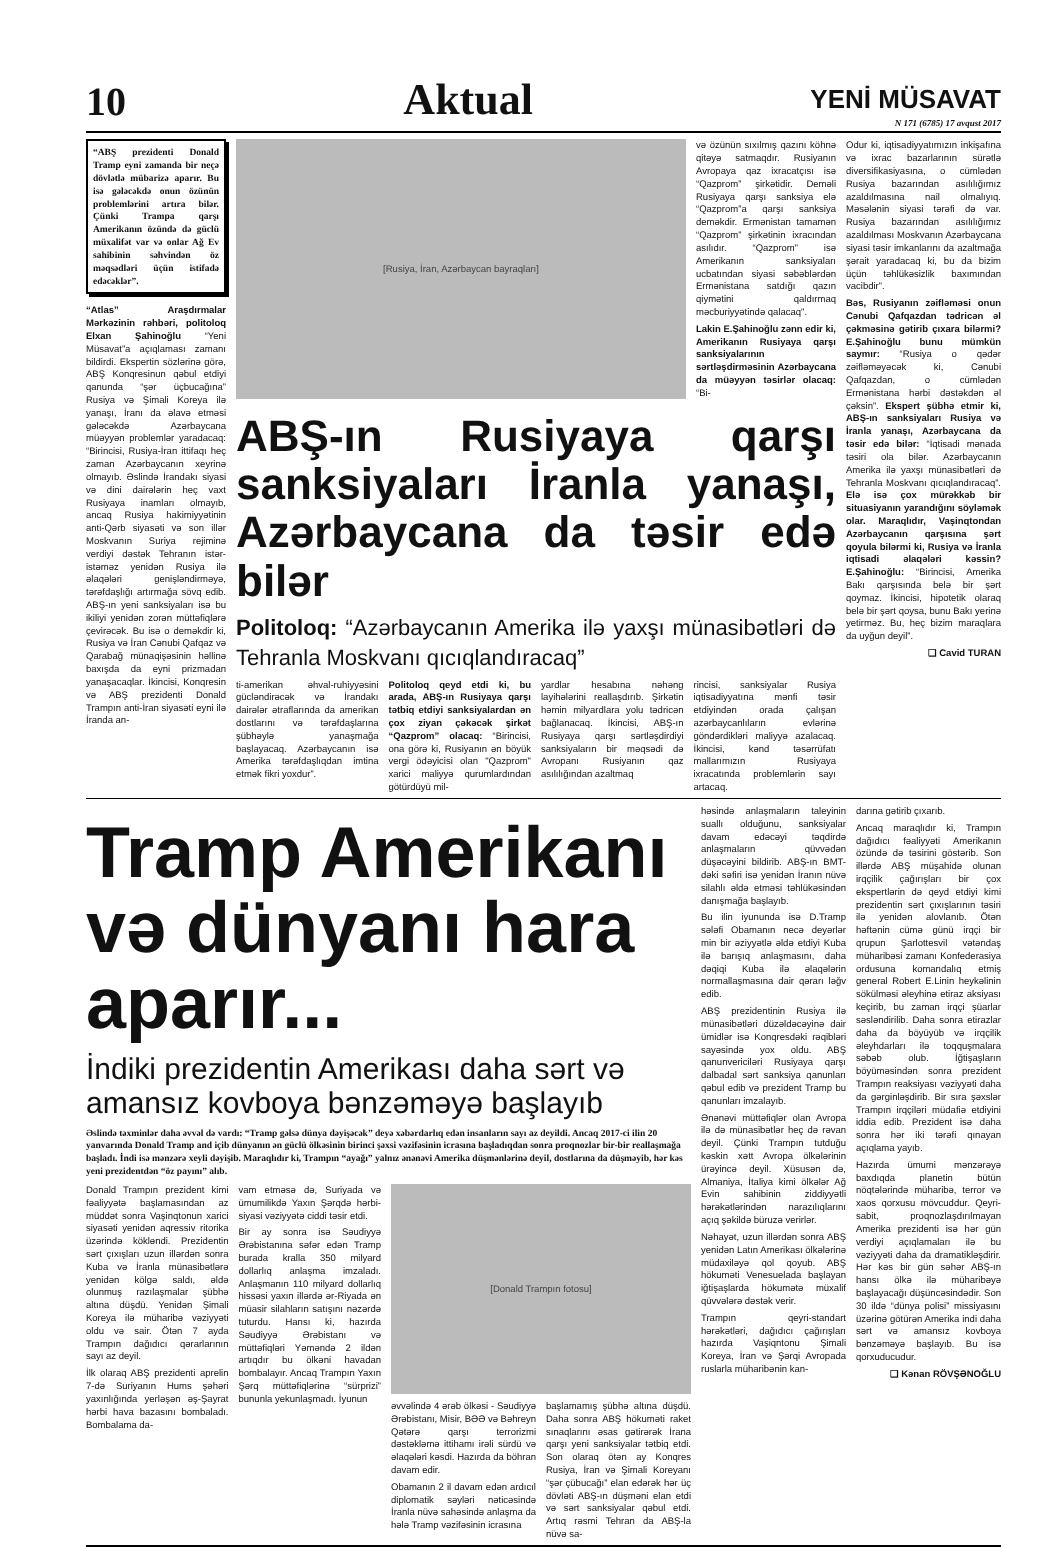10
Aktual
YENİ MÜSAVAT
N 171 (6785) 17 avqust 2017
“ABŞ prezidenti Donald Tramp eyni zamanda bir neçə dövlətlə mübarizə aparır. Bu isə gələcəkdə onun özünün problemlərini artıra bilər. Çünki Trampa qarşı Amerikanın özündə də güclü müxalifət var və onlar Ağ Ev sahibinin səhvindən öz məqsədləri üçün istifadə edəcəklər”.
“Atlas” Araşdırmalar Mərkəzinin rəhbəri, politoloq Elxan Şahinoğlu “Yeni Müsavat”a açıqlaması zamanı bildirdi. Ekspertin sözlərinə görə, ABŞ Konqresinun qəbul etdiyi qanunda “şər üçbucağına” Rusiya və Şimali Koreya ilə yanaşı, İranı da əlavə etməsi gələcəkdə Azərbaycana müəyyən problemlər yaradacaq: “Birincisi, Rusiya-İran ittifaqı heç zaman Azərbaycanın xeyrinə olmayıb. Əslində İrandakı siyasi və dini dairələrin heç vaxt Rusiyaya inamları olmayıb, ancaq Rusiya hakimiyyətinin anti-Qərb siyasəti və son illər Moskvanın Suriya rejiminə verdiyi dəstək Tehranın istər-istəməz yenidən Rusiya ilə əlaqələri genişləndirməyə, tərəfdaşlığı artırmağa sövq edib. ABŞ-ın yeni sanksiyaları isə bu ikiliyi yenidən zorən müttəfiqlərə çevirəcək. Bu isə o deməkdir ki, Rusiya və İran Cənubi Qafqaz və Qarabağ münaqişəsinin həllinə baxışda da eyni prizmadan yanaşacaqlar. İkincisi, Konqresin və ABŞ prezidenti Donald Trampın anti-İran siyasəti eyni ilə İranda an-
[Rusiya, İran, Azərbaycan bayraqları]
və özünün sıxılmış qazını köhnə qitəyə satmaqdır. Rusiyanın Avropaya qaz ixracatçısı isə “Qazprom” şirkətidir. Deməli Rusiyaya qarşı sanksiya elə “Qazprom”a qarşı sanksiya deməkdir. Ermənistan tamamən “Qazprom” şirkətinin ixracından asılıdır. “Qazprom” isə Amerikanın sanksiyaları ucbatından siyasi səbəblərdən Ermənistana satdığı qazın qiymətini qaldırmaq məcburiyyətində qalacaq".
Lakin E.Şahinoğlu zənn edir ki, Amerikanın Rusiyaya qarşı sanksiyalarının sərtləşdirməsinin Azərbaycana da müəyyən təsirlər olacaq: “Bi-
ABŞ-ın Rusiyaya qarşı sanksiyaları İranla yanaşı, Azərbaycana da təsir edə bilər
Politoloq: “Azərbaycanın Amerika ilə yaxşı münasibətləri də Tehranla Moskvanı qıcıqlandıracaq”
ti-amerikan əhval-ruhiyyəsini gücləndirəcək və İrandakı dairələr ətraflarında da amerikan dostlarını və tərəfdaşlarına şübhəylə yanaşmağa başlayacaq. Azərbaycanın isə Amerika tərəfdaşlıqdan imtina etmək fikri yoxdur”.
Politoloq qeyd etdi ki, bu arada, ABŞ-ın Rusiyaya qarşı tətbiq etdiyi sanksiyalardan ən çox ziyan çəkəcək şirkət “Qazprom” olacaq: “Birincisi, ona görə ki, Rusiyanın ən böyük vergi ödəyicisi olan "Qazprom" xarici maliyyə qurumlardından götürdüyü mil-
yardlar hesabına nəhəng layihələrini reallaşdırıb. Şirkətin həmin milyardlara yolu tədricən bağlanacaq. İkincisi, ABŞ-ın Rusiyaya qarşı sərtləşdirdiyi sanksiyaların bir məqsədi də Avropanı Rusiyanın qaz asılılığından azaltmaq
rincisi, sanksiyalar Rusiya iqtisadiyyatına mənfi təsir etdiyindən orada çalışan azərbaycanlıların evlərinə göndərdikləri maliyyə azalacaq. İkincisi, kənd təsərrüfatı mallarımızın Rusiyaya ixracatında problemlərin sayı artacaq.
Odur ki, iqtisadiyyatımızın inkişafına və ixrac bazarlarının sürətlə diversifikasiyasına, o cümlədən Rusiya bazarından asılılığımız azaldılmasına nail olmalıyıq. Məsələnin siyasi tərəfi də var. Rusiya bazarından asılılığımız azaldılması Moskvanın Azərbaycana siyasi təsir imkanlarını da azaltmağa şərait yaradacaq ki, bu da bizim üçün təhlükəsizlik baxımından vacibdir”.
Bəs, Rusiyanın zəifləməsi onun Cənubi Qafqazdan tədricən əl çəkməsinə gətirib çıxara bilərmi? E.Şahinoğlu bunu mümkün saymır: “Rusiya o qədər zəifləməyəcək ki, Cənubi Qafqazdan, o cümlədən Ermənistana hərbi dəstəkdən əl çəksin”. Ekspert şübhə etmir ki, ABŞ-ın sanksiyaları Rusiya və İranla yanaşı, Azərbaycana da təsir edə bilər: “İqtisadi mənada təsiri ola bilər. Azərbaycanın Amerika ilə yaxşı münasibətləri də Tehranla Moskvanı qıcıqlandıracaq”. Elə isə çox mürəkkəb bir situasiyanın yarandığını söyləmək olar. Maraqlıdır, Vaşinqtondan Azərbaycanın qarşısına şərt qoyula bilərmi ki, Rusiya və İranla iqtisadi əlaqələri kəssin? E.Şahinoğlu: “Birincisi, Amerika Bakı qarşısında belə bir şərt qoymaz. İkincisi, hipotetik olaraq belə bir şərt qoysa, bunu Bakı yerinə yetirməz. Bu, heç bizim maraqlara da uyğun deyil”.
❑ Cavid TURAN
Tramp Amerikanı və dünyanı hara aparır...
İndiki prezidentin Amerikası daha sərt və amansız kovboya bənzəməyə başlayıb
Əslində təxminlər daha əvvəl də vardı: “Tramp gəlsə dünya dəyişəcək” deyə xəbərdarlıq edən insanların sayı az deyildi. Ancaq 2017-ci ilin 20 yanvarında Donald Tramp and içib dünyanın ən güclü ölkəsinin birinci şəxsi vəzifəsinin icrasına başladıqdan sonra proqnozlar bir-bir reallaşmağa başladı. İndi isə mənzərə xeyli dəyişib. Maraqlıdır ki, Trampın “ayağı” yalnız ənənəvi Amerika düşmənlərinə deyil, dostlarına da düşməyib, hər kəs yeni prezidentdən “öz payını” alıb.
Donald Trampın prezident kimi fəaliyyətə başlamasından az müddət sonra Vaşinqtonun xarici siyasəti yenidən aqressiv ritorika üzərində köklөndi. Prezidentin sərt çıxışları uzun illərdən sonra Kuba və İranla münasibətlərə yenidən kölgə saldı, əldə olunmuş razılaşmalar şübhə altına düşdü. Yenidən Şimali Koreya ilə müharibə vəziyyəti oldu və sair. Ötən 7 ayda Trampın dağıdıcı qərarlarının sayı az deyil.
İlk olaraq ABŞ prezidenti aprelin 7-də Suriyanın Hums şəhəri yaxınlığında yerləşən əş-Şayrat hərbi hava bazasını bombaladı. Bombalama da-
vam etməsə də, Suriyada və ümumilikdə Yaxın Şərqdə hərbi-siyasi vəziyyətə ciddi təsir etdi.
Bir ay sonra isə Səudiyyə Ərəbistanına səfər edən Tramp burada kralla 350 milyard dollarlıq anlaşma imzaladı. Anlaşmanın 110 milyard dollarlıq hissəsi yaxın illərdə ər-Riyada ən müasir silahların satışını nəzərdə tuturdu. Hansı ki, hazırda Səudiyyə Ərəbistanı və müttəfiqləri Yəməndə 2 ildən artıqdır bu ölkəni havadan bombalayır. Ancaq Trampın Yaxın Şərq müttəfiqlərinə “sürprizi” bununla yekunlaşmadı. İyunun
[Donald Trampın fotosu]
əvvəlində 4 ərəb ölkəsi - Səudiyyə Ərəbistanı, Misir, BƏƏ və Bəhreyn Qətərə qarşı terrorizmi dəstəkləmə ittihamı irəli sürdü və əlaqələri kəsdi. Hazırda da böhran davam edir.
Obamanın 2 il davam edən ardıcıl diplomatik səyləri nəticəsində İranla nüvə sahəsində anlaşma da hələ Tramp vəzifəsinin icrasına
başlamamış şübhə altına düşdü. Daha sonra ABŞ hökuməti raket sınaqlarını əsas gətirərək İrana qarşı yeni sanksiyalar tətbiq etdi. Son olaraq ötən ay Konqres Rusiya, İran və Şimali Koreyanı “şər çübucağı” elan edərək hər üç dövləti ABŞ-ın düşməni elan etdi və sərt sanksiyalar qəbul etdi. Artıq rəsmi Tehran da ABŞ-la nüvə sa-
həsində anlaşmaların taleyinin suallı olduğunu, sanksiyalar davam edəcəyi təqdirdə anlaşmaların qüvvədən düşəcəyini bildirib. ABŞ-ın BMT-dəki səfiri isə yenidən İranın nüvə silahlı əldə etməsi təhlükəsindən danışmağa başlayıb.
Bu ilin iyununda isə D.Tramp sələfi Obamanın necə deyərlər min bir əziyyətlə əldə etdiyi Kuba ilə barışıq anlaşmasını, daha dəqiqi Kuba ilə əlaqələrin normallaşmasına dair qərarı ləğv edib.
ABŞ prezidentinin Rusiya ilə münasibətləri düzəldəcəyinə dair ümidlər isə Konqresdəki rəqibləri sayəsində yox oldu. ABŞ qanunvericiləri Rusiyaya qarşı dalbadal sərt sanksiya qanunları qəbul edib və prezident Tramp bu qanunları imzalayıb.
Ənənəvi müttəfiqlər olan Avropa ilə də münasibətlər heç də rəvan deyil. Çünki Trampın tutduğu kəskin xətt Avropa ölkələrinin ürəyincə deyil. Xüsusən də, Almaniya, İtaliya kimi ölkələr Ağ Evin sahibinin ziddiyyətli hərəkətlərindən narazılıqlarını açıq şəkildə büruzə verirlər.
Nəhayət, uzun illərdən sonra ABŞ yenidən Latın Amerikası ölkələrinə müdaxiləyə qol qoyub. ABŞ hökuməti Venesuelada başlayan iğtişaşlarda hökumətə müxalif qüvvələrə dəstək verir.
Trampın qeyri-standart hərəkətləri, dağıdıcı çağırışları hazırda Vaşiqntonu Şimali Koreya, İran və Şərqi Avropada ruslarla müharibənin kan-
darına gətirib çıxarıb.
Ancaq maraqlıdır ki, Trampın dağıdıcı fəaliyyəti Amerikanın özündə də təsirini göstərib. Son illərdə ABŞ müşahidə olunan irqçilik çağırışları bir çox ekspertlərin də qeyd etdiyi kimi prezidentin sərt çıxışlarının təsiri ilə yenidən alovlanıb. Ötən həftənin cümə günü irqçi bir qrupun Şarlottesvil vətəndaş müharibəsi zamanı Konfederasiya ordusuna komandalıq etmiş general Robert E.Linin heykəlinin sökülməsi əleyhinə etiraz aksiyası keçirib, bu zaman irqçi şüarlar səsləndirilib. Daha sonra etirazlar daha da böyüyüb və irqçilik əleyhdarları ilə toqquşmalara səbəb olub. İğtişaşların böyüməsindən sonra prezident Trampın reaksiyası vəziyyəti daha da gərginləşdirib. Bir sıra şəxslər Trampın irqçiləri müdafiə etdiyini iddia edib. Prezident isə daha sonra hər iki tərəfi qınayan açıqlama yayıb.
Hazırda ümumi mənzərəyə baxdıqda planetin bütün nöqtələrində müharibə, terror və xaos qorxusu mövcuddur. Qeyri-sabit, proqnozlaşdırılmayan Amerika prezidenti isə hər gün verdiyi açıqlamaları ilə bu vəziyyəti daha da dramatikləşdirir. Hər kəs bir gün səhər ABŞ-ın hansı ölkə ilə müharibəyə başlayacağı düşüncəsindədir. Son 30 ildə “dünya polisi” missiyasını üzərinə götürən Amerika indi daha sərt və amansız kovboya bənzəməyə başlayıb. Bu isə qorxuducudur.
❑ Kənan RÖVŞƏNOĞLU